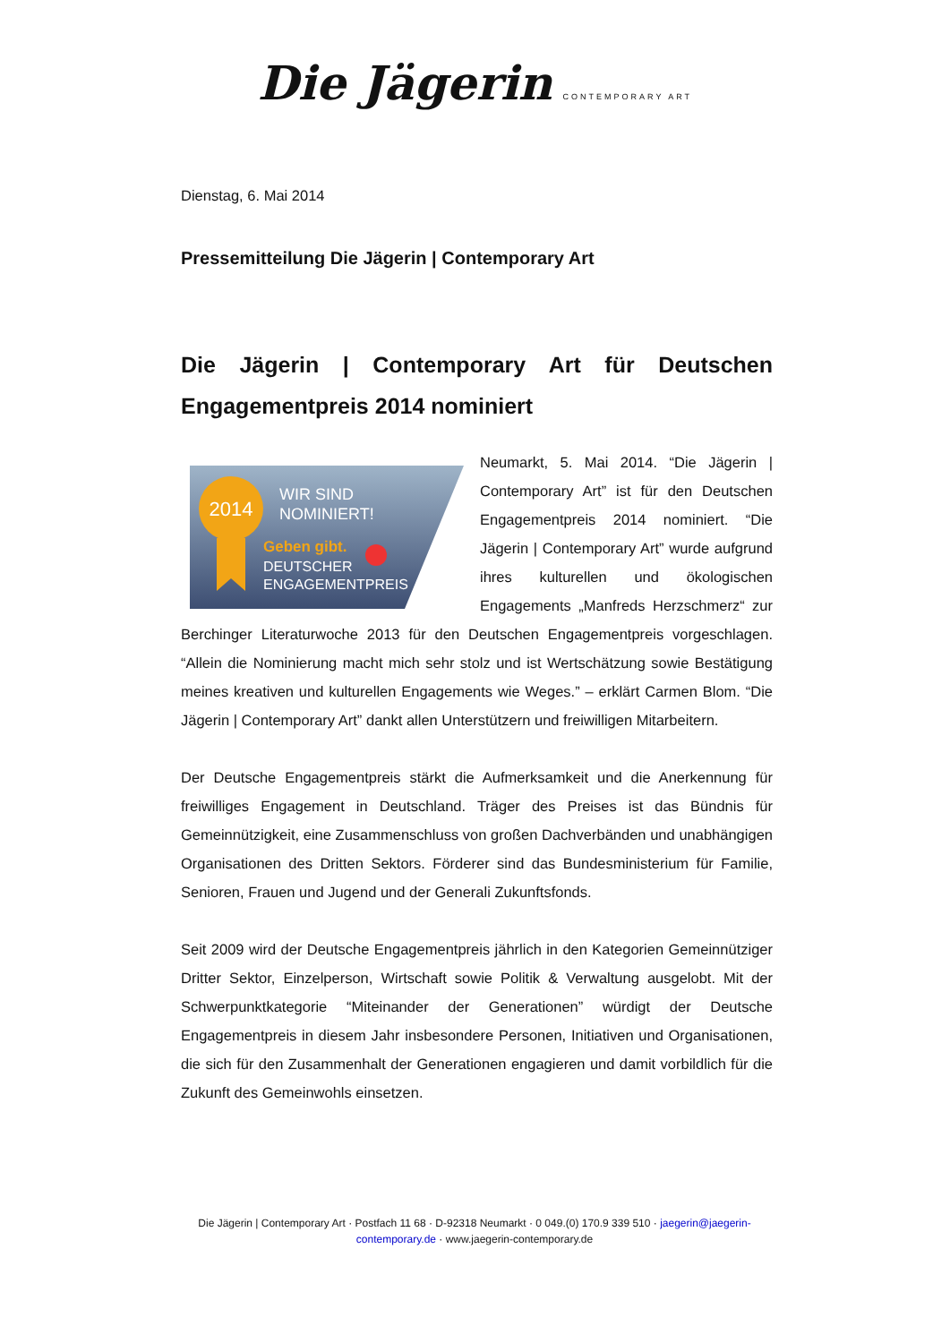Die Jägerin CONTEMPORARY ART
Dienstag, 6. Mai 2014
Pressemitteilung Die Jägerin | Contemporary Art
Die Jägerin | Contemporary Art für Deutschen Engagementpreis 2014 nominiert
2014
WIR SIND
NOMINIERT!
Geben gibt.
DEUTSCHER
ENGAGEMENTPREIS
Neumarkt, 5. Mai 2014. “Die Jägerin | Contemporary Art” ist für den Deutschen Engagementpreis 2014 nominiert. “Die Jägerin | Contemporary Art” wurde aufgrund ihres kulturellen und ökologischen Engagements „Manfreds Herzschmerz“ zur Berchinger Literaturwoche 2013 für den Deutschen Engagementpreis vorgeschlagen. “Allein die Nominierung macht mich sehr stolz und ist Wertschätzung sowie Bestätigung meines kreativen und kulturellen Engagements wie Weges.” – erklärt Carmen Blom. “Die Jägerin | Contemporary Art” dankt allen Unterstützern und freiwilligen Mitarbeitern.
Der Deutsche Engagementpreis stärkt die Aufmerksamkeit und die Anerkennung für freiwilliges Engagement in Deutschland. Träger des Preises ist das Bündnis für Gemeinnützigkeit, eine Zusammenschluss von großen Dachverbänden und unabhängigen Organisationen des Dritten Sektors. Förderer sind das Bundesministerium für Familie, Senioren, Frauen und Jugend und der Generali Zukunftsfonds.
Seit 2009 wird der Deutsche Engagementpreis jährlich in den Kategorien Gemeinnütziger Dritter Sektor, Einzelperson, Wirtschaft sowie Politik & Verwaltung ausgelobt. Mit der Schwerpunktkategorie “Miteinander der Generationen” würdigt der Deutsche Engagementpreis in diesem Jahr insbesondere Personen, Initiativen und Organisationen, die sich für den Zusammenhalt der Generationen engagieren und damit vorbildlich für die Zukunft des Gemeinwohls einsetzen.
Die Jägerin | Contemporary Art · Postfach 11 68 · D-92318 Neumarkt · 0 049.(0) 170.9 339 510 · jaegerin@jaegerin-contemporary.de · www.jaegerin-contemporary.de